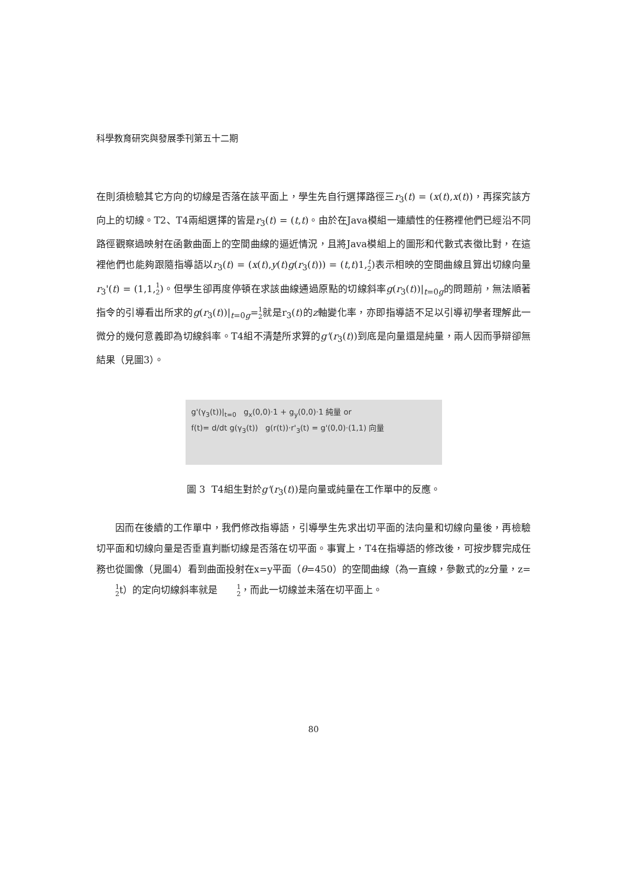科學教育研究與發展季刊第五十二期
在則須檢驗其它方向的切線是否落在該平面上，學生先自行選擇路徑三r<sub>3</sub>(t) = (x(t),x(t))，再探究該方向上的切線。T2、T4兩組選擇的皆是r<sub>3</sub>(t) = (t,t)。由於在Java模組一連續性的任務裡他們已經沿不同路徑觀察過映射在函數曲面上的空間曲線的逼近情況，且將Java模組上的圖形和代數式表徵比對，在這裡他們也能夠跟隨指導語以r<sub>3</sub>(t) = (x(t),y(t)g(r<sub>3</sub>(t))) = (t,t)1,t 2)表示相映的空間曲線且算出切線向量r<sub>3</sub>'(t) = (1,1,1 2)。但學生卻再度停頓在求該曲線通過原點的切線斜率g(r<sub>3</sub>(t))|<sub>t=0g</sub>的問題前，無法順著指令的引導看出所求的g(r<sub>3</sub>(t))|<sub>t=0g</sub>=1 2就是r<sub>3</sub>(t)的z軸變化率，亦即指導語不足以引導初學者理解此一微分的幾何意義即為切線斜率。T4組不清楚所求算的g'(r<sub>3</sub>(t))到底是向量還是純量，兩人因而爭辯卻無結果（見圖3）。
g'(γ<sub>3</sub>(t))|<sub>t=0</sub> g<sub>x</sub>(0,0)·1 + g<sub>y</sub>(0,0)·1 純量 or
f(t)= d/dt g(γ<sub>3</sub>(t)) g(r(t))·r'<sub>3</sub>(t) = g'(0,0)·(1,1) 向量
圖 3 T4組生對於g'(r<sub>3</sub>(t))是向量或純量在工作單中的反應。
因而在後續的工作單中，我們修改指導語，引導學生先求出切平面的法向量和切線向量後，再檢驗切平面和切線向量是否垂直判斷切線是否落在切平面。事實上，T4在指導語的修改後，可按步驟完成任務也從圖像（見圖4）看到曲面投射在x=y平面（θ=450）的空間曲線（為一直線，參數式的z分量，z=1 2t）的定向切線斜率就是1 2，而此一切線並未落在切平面上。
80